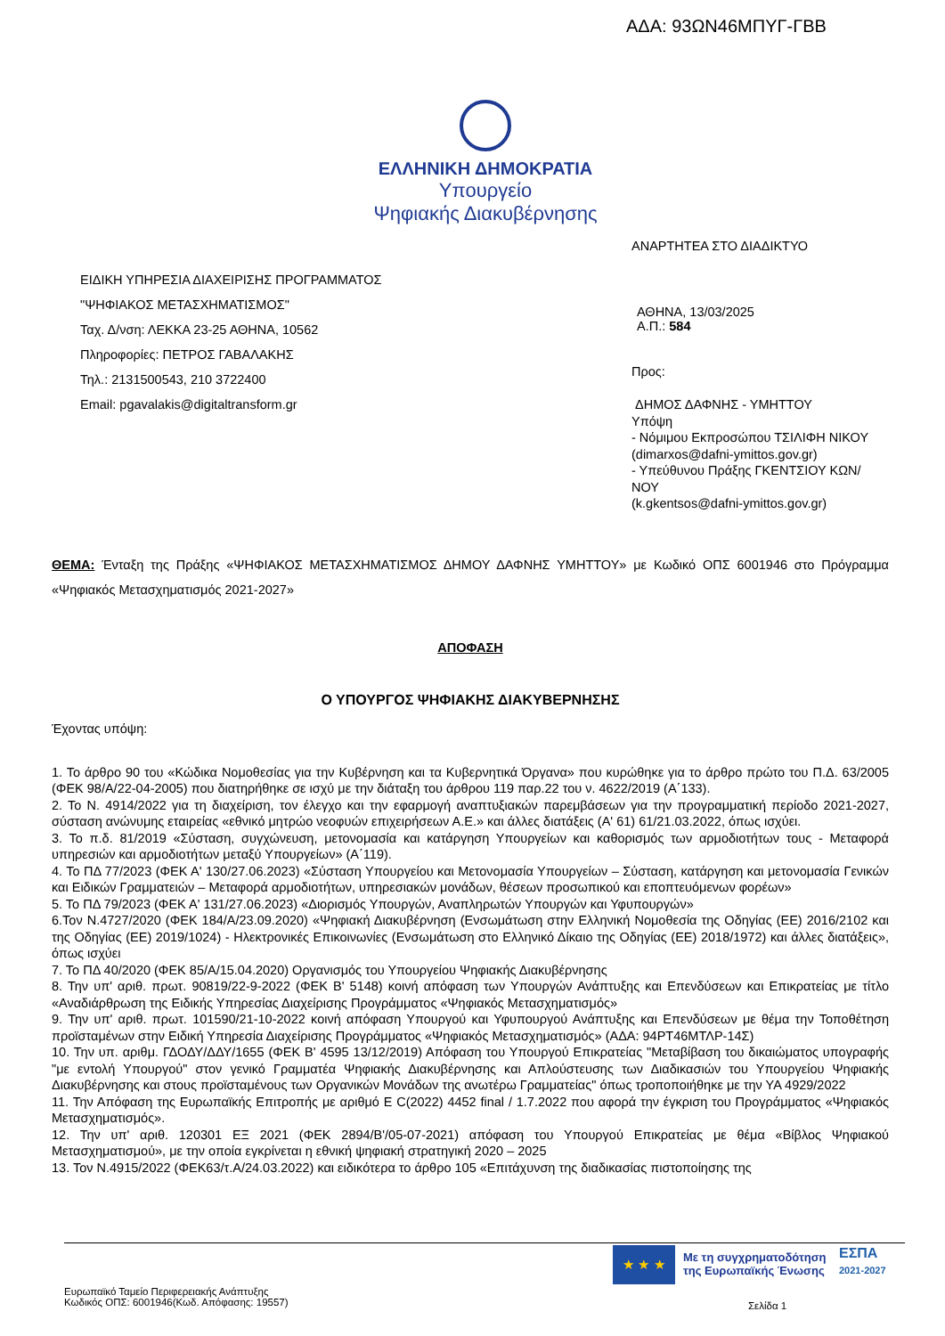ΑΔΑ: 93ΩΝ46ΜΠΥΓ-ΓΒΒ
ΕΛΛΗΝΙΚΗ ΔΗΜΟΚΡΑΤΙΑ
Υπουργείο
Ψηφιακής Διακυβέρνησης
ΑΝΑΡΤΗΤΕΑ ΣΤΟ ΔΙΑΔΙΚΤΥΟ
ΕΙΔΙΚΗ ΥΠΗΡΕΣΙΑ ΔΙΑΧΕΙΡΙΣΗΣ ΠΡΟΓΡΑΜΜΑΤΟΣ
"ΨΗΦΙΑΚΟΣ ΜΕΤΑΣΧΗΜΑΤΙΣΜΟΣ"
Ταχ. Δ/νση: ΛΕΚΚΑ 23-25 ΑΘΗΝΑ, 10562
Πληροφορίες: ΠΕΤΡΟΣ ΓΑΒΑΛΑΚΗΣ
Τηλ.: 2131500543, 210 3722400
Email: pgavalakis@digitaltransform.gr
ΑΘΗΝΑ, 13/03/2025
Α.Π.: 584
Προς:
ΔΗΜΟΣ ΔΑΦΝΗΣ - ΥΜΗΤΤΟΥ
Υπόψη
- Νόμιμου Εκπροσώπου ΤΣΙΛΙΦΗ ΝΙΚΟΥ
(dimarxos@dafni-ymittos.gov.gr)
- Υπεύθυνου Πράξης ΓΚΕΝΤΣΙΟΥ ΚΩΝ/ΝΟΥ
(k.gkentsos@dafni-ymittos.gov.gr)
ΘΕΜΑ: Ένταξη της Πράξης «ΨΗΦΙΑΚΟΣ ΜΕΤΑΣΧΗΜΑΤΙΣΜΟΣ ΔΗΜΟΥ ΔΑΦΝΗΣ ΥΜΗΤΤΟΥ» με Κωδικό ΟΠΣ 6001946 στο Πρόγραμμα «Ψηφιακός Μετασχηματισμός 2021-2027»
ΑΠΟΦΑΣΗ
Ο ΥΠΟΥΡΓΟΣ ΨΗΦΙΑΚΗΣ ΔΙΑΚΥΒΕΡΝΗΣΗΣ
Έχοντας υπόψη:
1. Το άρθρο 90 του «Κώδικα Νομοθεσίας για την Κυβέρνηση και τα Κυβερνητικά Όργανα» που κυρώθηκε για το άρθρο πρώτο του Π.Δ. 63/2005 (ΦΕΚ 98/Α/22-04-2005) που διατηρήθηκε σε ισχύ με την διάταξη του άρθρου 119 παρ.22 του ν. 4622/2019 (Α΄133).
2. Το Ν. 4914/2022 για τη διαχείριση, τον έλεγχο και την εφαρμογή αναπτυξιακών παρεμβάσεων για την προγραμματική περίοδο 2021-2027, σύσταση ανώνυμης εταιρείας «εθνικό μητρώο νεοφυών επιχειρήσεων Α.Ε.» και άλλες διατάξεις (Α' 61) 61/21.03.2022, όπως ισχύει.
3. Το π.δ. 81/2019 «Σύσταση, συγχώνευση, μετονομασία και κατάργηση Υπουργείων και καθορισμός των αρμοδιοτήτων τους - Μεταφορά υπηρεσιών και αρμοδιοτήτων μεταξύ Υπουργείων» (Α΄119).
4. Το ΠΔ 77/2023 (ΦΕΚ Α' 130/27.06.2023) «Σύσταση Υπουργείου και Μετονομασία Υπουργείων – Σύσταση, κατάργηση και μετονομασία Γενικών και Ειδικών Γραμματειών – Μεταφορά αρμοδιοτήτων, υπηρεσιακών μονάδων, θέσεων προσωπικού και εποπτευόμενων φορέων»
5. Το ΠΔ 79/2023 (ΦΕΚ Α' 131/27.06.2023) «Διορισμός Υπουργών, Αναπληρωτών Υπουργών και Υφυπουργών»
6.Τον Ν.4727/2020 (ΦΕΚ 184/Α/23.09.2020) «Ψηφιακή Διακυβέρνηση (Ενσωμάτωση στην Ελληνική Νομοθεσία της Οδηγίας (ΕΕ) 2016/2102 και της Οδηγίας (ΕΕ) 2019/1024) - Ηλεκτρονικές Επικοινωνίες (Ενσωμάτωση στο Ελληνικό Δίκαιο της Οδηγίας (ΕΕ) 2018/1972) και άλλες διατάξεις», όπως ισχύει
7. Το ΠΔ 40/2020 (ΦΕΚ 85/Α/15.04.2020) Οργανισμός του Υπουργείου Ψηφιακής Διακυβέρνησης
8. Την υπ' αριθ. πρωτ. 90819/22-9-2022 (ΦΕΚ Β' 5148) κοινή απόφαση των Υπουργών Ανάπτυξης και Επενδύσεων και Επικρατείας με τίτλο «Αναδιάρθρωση της Ειδικής Υπηρεσίας Διαχείρισης Προγράμματος «Ψηφιακός Μετασχηματισμός»
9. Την υπ' αριθ. πρωτ. 101590/21-10-2022 κοινή απόφαση Υπουργού και Υφυπουργού Ανάπτυξης και Επενδύσεων με θέμα την Τοποθέτηση προϊσταμένων στην Ειδική Υπηρεσία Διαχείρισης Προγράμματος «Ψηφιακός Μετασχηματισμός» (ΑΔΑ: 94ΡΤ46ΜΤΛΡ-14Σ)
10. Την υπ. αριθμ. ΓΔΟΔΥ/ΔΔΥ/1655 (ΦΕΚ Β' 4595 13/12/2019) Απόφαση του Υπουργού Επικρατείας "Μεταβίβαση του δικαιώματος υπογραφής "με εντολή Υπουργού" στον γενικό Γραμματέα Ψηφιακής Διακυβέρνησης και Απλούστευσης των Διαδικασιών του Υπουργείου Ψηφιακής Διακυβέρνησης και στους προϊσταμένους των Οργανικών Μονάδων της ανωτέρω Γραμματείας" όπως τροποποιήθηκε με την ΥΑ 4929/2022
11. Την Απόφαση της Ευρωπαϊκής Επιτροπής με αριθμό Ε C(2022) 4452 final / 1.7.2022 που αφορά την έγκριση του Προγράμματος «Ψηφιακός Μετασχηματισμός».
12. Την υπ' αριθ. 120301 ΕΞ 2021 (ΦΕΚ 2894/Β'/05-07-2021) απόφαση του Υπουργού Επικρατείας με θέμα «Βίβλος Ψηφιακού Μετασχηματισμού», με την οποία εγκρίνεται η εθνική ψηφιακή στρατηγική 2020 – 2025
13. Τον Ν.4915/2022 (ΦΕΚ63/τ.Α/24.03.2022) και ειδικότερα το άρθρο 105 «Επιτάχυνση της διαδικασίας πιστοποίησης της
★ ★ ★
Με τη συγχρηματοδότηση
της Ευρωπαϊκής Ένωσης
ΕΣΠΑ
2021-2027
Ευρωπαϊκό Ταμείο Περιφερειακής Ανάπτυξης
Κωδικός ΟΠΣ: 6001946(Κωδ. Απόφασης: 19557)
Σελίδα 1